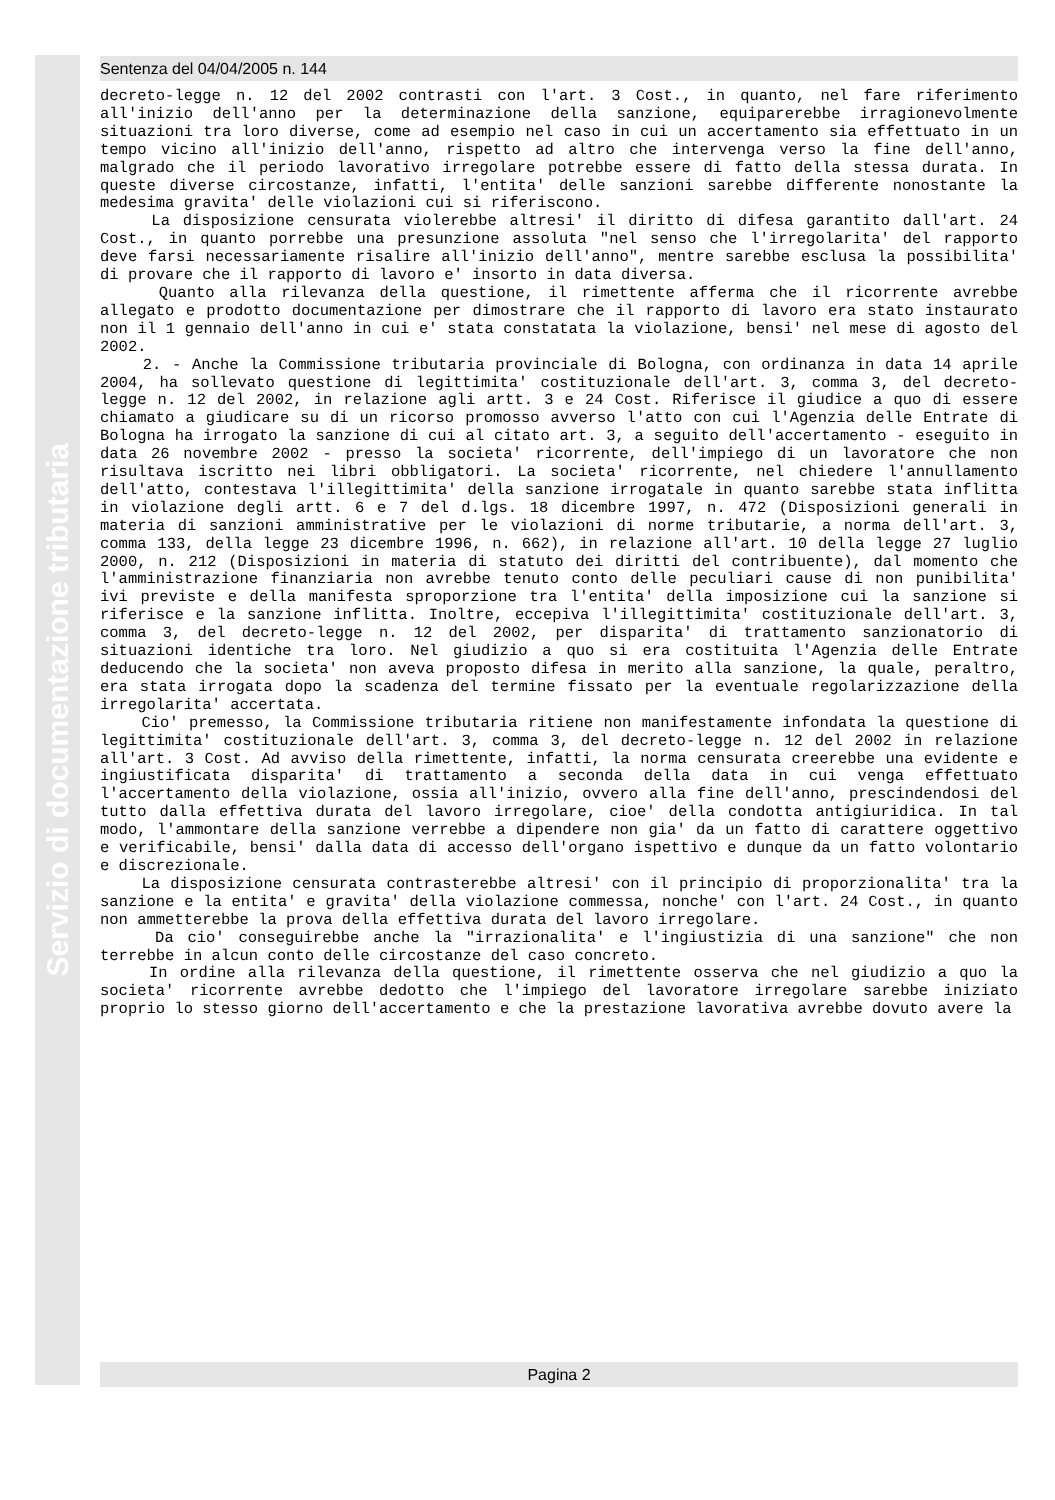Servizio di documentazione tributaria
Sentenza del 04/04/2005 n. 144
decreto-legge n. 12 del 2002 contrasti con l'art. 3 Cost., in quanto, nel fare riferimento all'inizio dell'anno per la determinazione della sanzione, equiparerebbe irragionevolmente situazioni tra loro diverse, come ad esempio nel caso in cui un accertamento sia effettuato in un tempo vicino all'inizio dell'anno, rispetto ad altro che intervenga verso la fine dell'anno, malgrado che il periodo lavorativo irregolare potrebbe essere di fatto della stessa durata. In queste diverse circostanze, infatti, l'entita' delle sanzioni sarebbe differente nonostante la medesima gravita' delle violazioni cui si riferiscono.
La disposizione censurata violerebbe altresi' il diritto di difesa garantito dall'art. 24 Cost., in quanto porrebbe una presunzione assoluta "nel senso che l'irregolarita' del rapporto deve farsi necessariamente risalire all'inizio dell'anno", mentre sarebbe esclusa la possibilita' di provare che il rapporto di lavoro e' insorto in data diversa.
Quanto alla rilevanza della questione, il rimettente afferma che il ricorrente avrebbe allegato e prodotto documentazione per dimostrare che il rapporto di lavoro era stato instaurato non il 1 gennaio dell'anno in cui e' stata constatata la violazione, bensi' nel mese di agosto del 2002.
2. - Anche la Commissione tributaria provinciale di Bologna, con ordinanza in data 14 aprile 2004, ha sollevato questione di legittimita' costituzionale dell'art. 3, comma 3, del decreto-legge n. 12 del 2002, in relazione agli artt. 3 e 24 Cost. Riferisce il giudice a quo di essere chiamato a giudicare su di un ricorso promosso avverso l'atto con cui l'Agenzia delle Entrate di Bologna ha irrogato la sanzione di cui al citato art. 3, a seguito dell'accertamento - eseguito in data 26 novembre 2002 - presso la societa' ricorrente, dell'impiego di un lavoratore che non risultava iscritto nei libri obbligatori. La societa' ricorrente, nel chiedere l'annullamento dell'atto, contestava l'illegittimita' della sanzione irrogatale in quanto sarebbe stata inflitta in violazione degli artt. 6 e 7 del d.lgs. 18 dicembre 1997, n. 472 (Disposizioni generali in materia di sanzioni amministrative per le violazioni di norme tributarie, a norma dell'art. 3, comma 133, della legge 23 dicembre 1996, n. 662), in relazione all'art. 10 della legge 27 luglio 2000, n. 212 (Disposizioni in materia di statuto dei diritti del contribuente), dal momento che l'amministrazione finanziaria non avrebbe tenuto conto delle peculiari cause di non punibilita' ivi previste e della manifesta sproporzione tra l'entita' della imposizione cui la sanzione si riferisce e la sanzione inflitta. Inoltre, eccepiva l'illegittimita' costituzionale dell'art. 3, comma 3, del decreto-legge n. 12 del 2002, per disparita' di trattamento sanzionatorio di situazioni identiche tra loro. Nel giudizio a quo si era costituita l'Agenzia delle Entrate deducendo che la societa' non aveva proposto difesa in merito alla sanzione, la quale, peraltro, era stata irrogata dopo la scadenza del termine fissato per la eventuale regolarizzazione della irregolarita' accertata.
Cio' premesso, la Commissione tributaria ritiene non manifestamente infondata la questione di legittimita' costituzionale dell'art. 3, comma 3, del decreto-legge n. 12 del 2002 in relazione all'art. 3 Cost. Ad avviso della rimettente, infatti, la norma censurata creerebbe una evidente e ingiustificata disparita' di trattamento a seconda della data in cui venga effettuato l'accertamento della violazione, ossia all'inizio, ovvero alla fine dell'anno, prescindendosi del tutto dalla effettiva durata del lavoro irregolare, cioe' della condotta antigiuridica. In tal modo, l'ammontare della sanzione verrebbe a dipendere non gia' da un fatto di carattere oggettivo e verificabile, bensi' dalla data di accesso dell'organo ispettivo e dunque da un fatto volontario e discrezionale.
La disposizione censurata contrasterebbe altresi' con il principio di proporzionalita' tra la sanzione e la entita' e gravita' della violazione commessa, nonche' con l'art. 24 Cost., in quanto non ammetterebbe la prova della effettiva durata del lavoro irregolare.
Da cio' conseguirebbe anche la "irrazionalita' e l'ingiustizia di una sanzione" che non terrebbe in alcun conto delle circostanze del caso concreto.
In ordine alla rilevanza della questione, il rimettente osserva che nel giudizio a quo la societa' ricorrente avrebbe dedotto che l'impiego del lavoratore irregolare sarebbe iniziato proprio lo stesso giorno dell'accertamento e che la prestazione lavorativa avrebbe dovuto avere la
Pagina 2